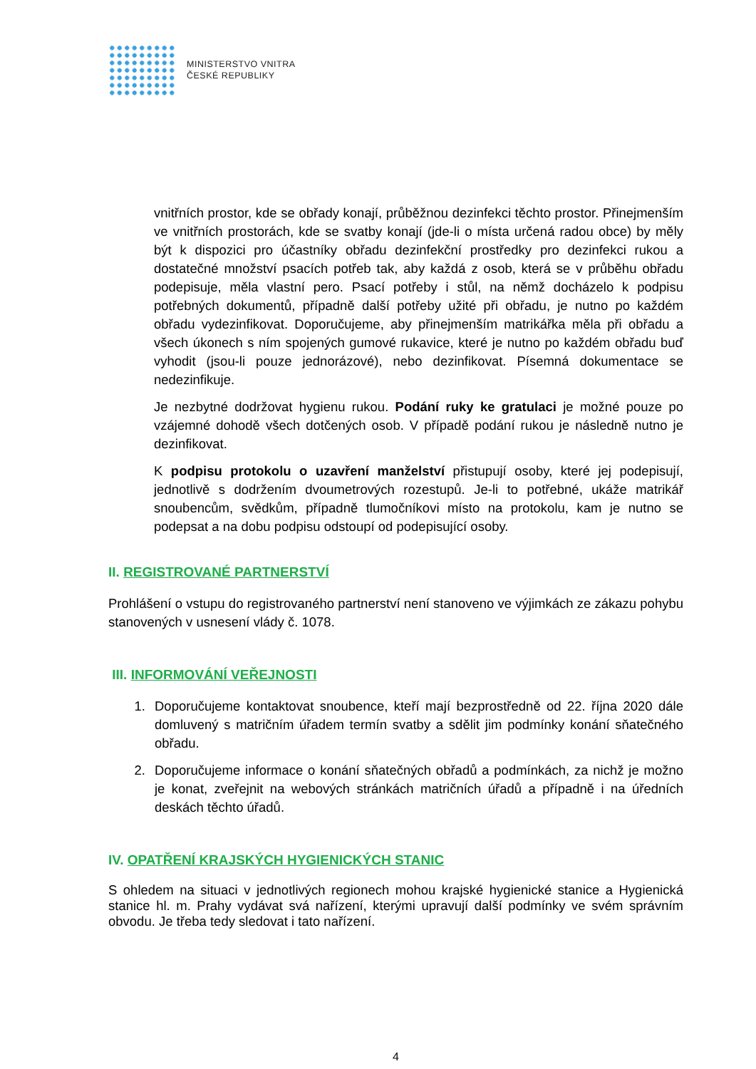MINISTERSTVO VNITRA
ČESKÉ REPUBLIKY
vnitřních prostor, kde se obřady konají, průběžnou dezinfekci těchto prostor. Přinejmenším ve vnitřních prostorách, kde se svatby konají (jde-li o místa určená radou obce) by měly být k dispozici pro účastníky obřadu dezinfekční prostředky pro dezinfekci rukou a dostatečné množství psacích potřeb tak, aby každá z osob, která se v průběhu obřadu podepisuje, měla vlastní pero. Psací potřeby i stůl, na němž docházelo k podpisu potřebných dokumentů, případně další potřeby užité při obřadu, je nutno po každém obřadu vydezinfikovat. Doporučujeme, aby přinejmenším matrikářka měla při obřadu a všech úkonech s ním spojených gumové rukavice, které je nutno po každém obřadu buď vyhodit (jsou-li pouze jednorázové), nebo dezinfikovat. Písemná dokumentace se nedezinfikuje.
Je nezbytné dodržovat hygienu rukou. Podání ruky ke gratulaci je možné pouze po vzájemné dohodě všech dotčených osob. V případě podání rukou je následně nutno je dezinfikovat.
K podpisu protokolu o uzavření manželství přistupují osoby, které jej podepisují, jednotlivě s dodržením dvoumetrových rozestupů. Je-li to potřebné, ukáže matrikář snoubencům, svědkům, případně tlumočníkovi místo na protokolu, kam je nutno se podepsat a na dobu podpisu odstoupí od podepisující osoby.
II. REGISTROVANÉ PARTNERSTVÍ
Prohlášení o vstupu do registrovaného partnerství není stanoveno ve výjimkách ze zákazu pohybu stanovených v usnesení vlády č. 1078.
III. INFORMOVÁNÍ VEŘEJNOSTI
1. Doporučujeme kontaktovat snoubence, kteří mají bezprostředně od 22. října 2020 dále domluvený s matričním úřadem termín svatby a sdělit jim podmínky konání sňatečného obřadu.
2. Doporučujeme informace o konání sňatečných obřadů a podmínkách, za nichž je možno je konat, zveřejnit na webových stránkách matričních úřadů a případně i na úředních deskách těchto úřadů.
IV. OPATŘENÍ KRAJSKÝCH HYGIENICKÝCH STANIC
S ohledem na situaci v jednotlivých regionech mohou krajské hygienické stanice a Hygienická stanice hl. m. Prahy vydávat svá nařízení, kterými upravují další podmínky ve svém správním obvodu. Je třeba tedy sledovat i tato nařízení.
4